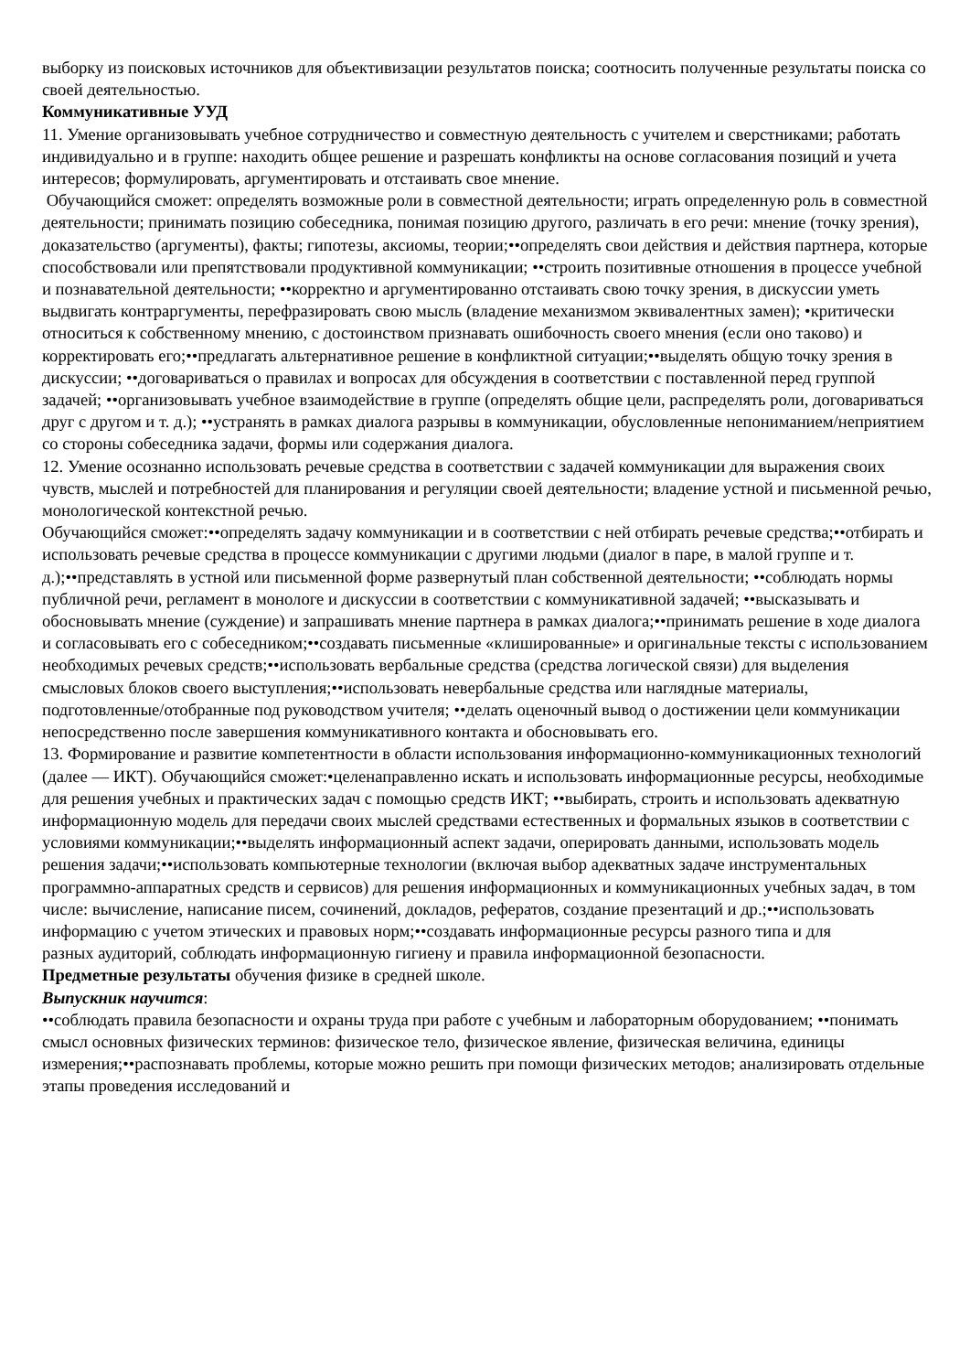выборку из поисковых источников для объективизации результатов поиска; соотносить полученные результаты поиска со своей деятельностью.
Коммуникативные УУД
11. Умение организовывать учебное сотрудничество и совместную деятельность с учителем и сверстниками; работать
индивидуально и в группе: находить общее решение и разрешать конфликты на основе согласования позиций и учета интересов; формулировать, аргументировать и отстаивать свое мнение.
Обучающийся сможет: определять возможные роли в совместной деятельности; играть определенную роль в совместной деятельности; принимать позицию собеседника, понимая позицию другого, различать в его речи: мнение (точку зрения), доказательство (аргументы), факты; гипотезы, аксиомы, теории;••определять свои действия и действия партнера, которые способствовали или препятствовали продуктивной коммуникации; ••строить позитивные отношения в процессе учебной и познавательной деятельности; ••корректно и аргументированно отстаивать свою точку зрения, в дискуссии уметь выдвигать контраргументы, перефразировать свою мысль (владение механизмом эквивалентных замен); •критически относиться к собственному мнению, с достоинством признавать ошибочность своего мнения (если оно таково) и корректировать его;••предлагать альтернативное решение в конфликтной ситуации;••выделять общую точку зрения в дискуссии; ••договариваться о правилах и вопросах для обсуждения в соответствии с поставленной перед группой задачей; ••организовывать учебное взаимодействие в группе (определять общие цели, распределять роли, договариваться друг с другом и т. д.); ••устранять в рамках диалога разрывы в коммуникации, обусловленные непониманием/неприятием со стороны собеседника задачи, формы или содержания диалога.
12. Умение осознанно использовать речевые средства в соответствии с задачей коммуникации для выражения своих
чувств, мыслей и потребностей для планирования и регуляции своей деятельности; владение устной и письменной речью, монологической контекстной речью.
Обучающийся сможет:••определять задачу коммуникации и в соответствии с ней отбирать речевые средства;••отбирать и использовать речевые средства в процессе коммуникации с другими людьми (диалог в паре, в малой группе и т. д.);••представлять в устной или письменной форме развернутый план собственной деятельности; ••соблюдать нормы публичной речи, регламент в монологе и дискуссии в соответствии с коммуникативной задачей; ••высказывать и обосновывать мнение (суждение) и запрашивать мнение партнера в рамках диалога;••принимать решение в ходе диалога и согласовывать его с собеседником;••создавать письменные «клишированные» и оригинальные тексты с использованием необходимых речевых средств;••использовать вербальные средства (средства логической связи) для выделения смысловых блоков своего выступления;••использовать невербальные средства или наглядные материалы, подготовленные/отобранные под руководством учителя; ••делать оценочный вывод о достижении цели коммуникации непосредственно после завершения коммуникативного контакта и обосновывать его.
13. Формирование и развитие компетентности в области использования информационно-коммуникационных технологий
(далее — ИКТ). Обучающийся сможет:•целенаправленно искать и использовать информационные ресурсы, необходимые для решения учебных и практических задач с помощью средств ИКТ; ••выбирать, строить и использовать адекватную информационную модель для передачи своих мыслей средствами естественных и формальных языков в соответствии с условиями коммуникации;••выделять информационный аспект задачи, оперировать данными, использовать модель решения задачи;••использовать компьютерные технологии (включая выбор адекватных задаче инструментальных программно-аппаратных средств и сервисов) для решения информационных и коммуникационных учебных задач, в том числе: вычисление, написание писем, сочинений, докладов, рефератов, создание презентаций и др.;••использовать информацию с учетом этических и правовых норм;••создавать информационные ресурсы разного типа и для
разных аудиторий, соблюдать информационную гигиену и правила информационной безопасности.
Предметные результаты обучения физике в средней школе.
Выпускник научится:
••соблюдать правила безопасности и охраны труда при работе с учебным и лабораторным оборудованием; ••понимать смысл основных физических терминов: физическое тело, физическое явление, физическая величина, единицы измерения;••распознавать проблемы, которые можно решить при помощи физических методов; анализировать отдельные этапы проведения исследований и